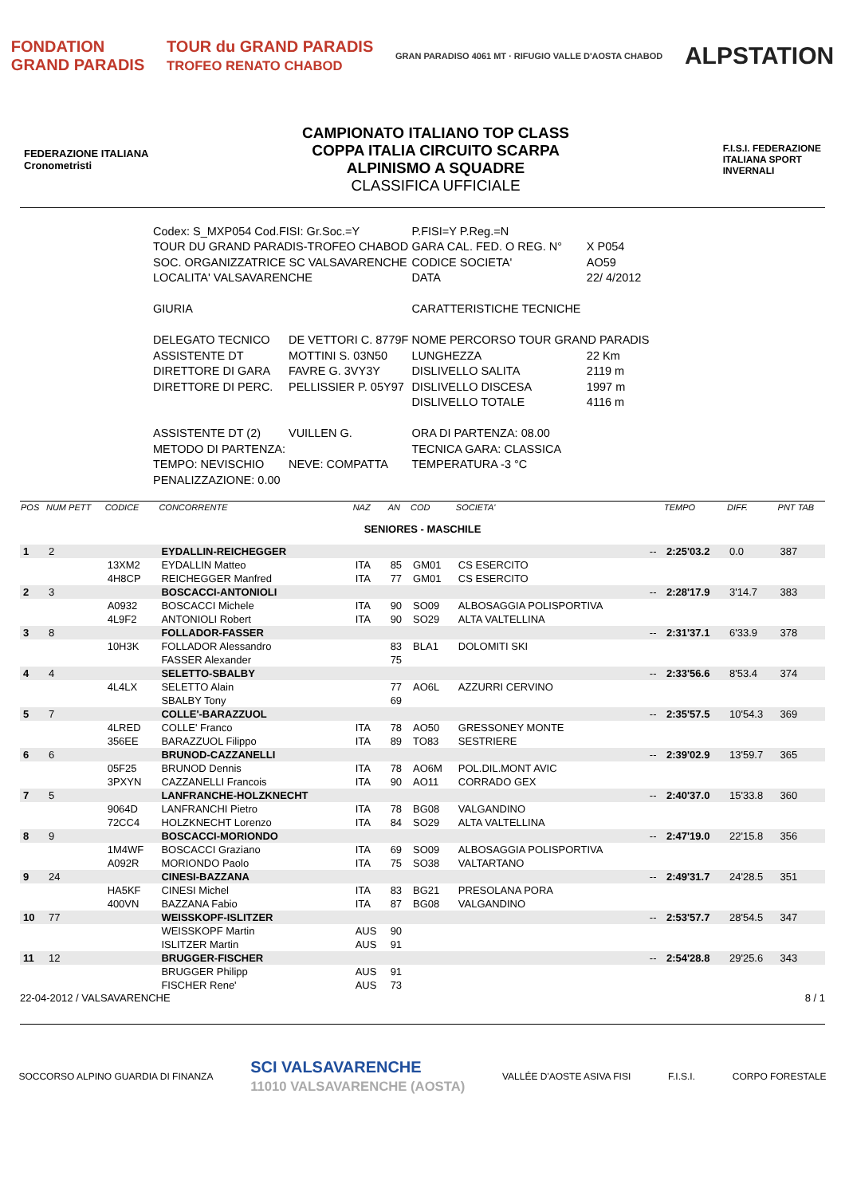FONDATION
GRAND PARADIS
TOUR du GRAND PARADIS
TROFEO RENATO CHABOD
GRAN PARADISO 4061 MT · RIFUGIO VALLE D'AOSTA CHABOD
ALPSTATION
FEDERAZIONE ITALIANA
Cronometristi
CAMPIONATO ITALIANO TOP CLASS
COPPA ITALIA CIRCUITO SCARPA
ALPINISMO A SQUADRE
CLASSIFICA UFFICIALE
F.I.S.I. FEDERAZIONE
ITALIANA SPORT
INVERNALI
| Codex: S_MXP054 Cod.FISI: Gr.Soc.=Y | | P.FISI=Y P.Reg.=N | |
| TOUR DU GRAND PARADIS-TROFEO CHABOD | | GARA CAL. FED. O REG. N° | X P054 |
| SOC. ORGANIZZATRICE SC VALSAVARENCHE | | CODICE SOCIETA' | AO59 |
| LOCALITA' VALSAVARENCHE | | DATA | 22/ 4/2012 |
| GIURIA | | CARATTERISTICHE TECNICHE | |
| DELEGATO TECNICO | DE VETTORI C. 8779F | NOME PERCORSO TOUR GRAND PARADIS | |
| ASSISTENTE DT | MOTTINI S. 03N50 | LUNGHEZZA | 22 Km |
| DIRETTORE DI GARA | FAVRE G. 3VY3Y | DISLIVELLO SALITA | 2119 m |
| DIRETTORE DI PERC. | PELLISSIER P. 05Y97 | DISLIVELLO DISCESA | 1997 m |
| | | DISLIVELLO TOTALE | 4116 m |
| ASSISTENTE DT (2) | VUILLEN G. | ORA DI PARTENZA: 08.00 | |
| METODO DI PARTENZA: | | TECNICA GARA: CLASSICA | |
| TEMPO: NEVISCHIO | NEVE: COMPATTA | TEMPERATURA -3 °C | |
| PENALIZZAZIONE: 0.00 | | | |
| POS | NUM PETT | CODICE | CONCORRENTE | NAZ | AN | COD | SOCIETA' | | TEMPO | DIFF. | PNT TAB |
| --- | --- | --- | --- | --- | --- | --- | --- | --- | --- | --- | --- |
| SENIORES - MASCHILE | | | | | | | | | | | |
| 1 | 2 | | EYDALLIN-REICHEGGER | | | | | -- | 2:25'03.2 | 0.0 | 387 |
| | | 13XM2 | EYDALLIN Matteo | ITA | 85 | GM01 | CS ESERCITO | | | | |
| | | 4H8CP | REICHEGGER Manfred | ITA | 77 | GM01 | CS ESERCITO | | | | |
| 2 | 3 | | BOSCACCI-ANTONIOLI | | | | | -- | 2:28'17.9 | 3'14.7 | 383 |
| | | A0932 | BOSCACCI Michele | ITA | 90 | SO09 | ALBOSAGGIA POLISPORTIVA | | | | |
| | | 4L9F2 | ANTONIOLI Robert | ITA | 90 | SO29 | ALTA VALTELLINA | | | | |
| 3 | 8 | | FOLLADOR-FASSER | | | | | -- | 2:31'37.1 | 6'33.9 | 378 |
| | | 10H3K | FOLLADOR Alessandro | | 83 | BLA1 | DOLOMITI SKI | | | | |
| | | | FASSER Alexander | | 75 | | | | | | |
| 4 | 4 | | SELETTO-SBALBY | | | | | -- | 2:33'56.6 | 8'53.4 | 374 |
| | | 4L4LX | SELETTO Alain | | 77 | AO6L | AZZURRI CERVINO | | | | |
| | | | SBALBY Tony | | 69 | | | | | | |
| 5 | 7 | | COLLE'-BARAZZUOL | | | | | -- | 2:35'57.5 | 10'54.3 | 369 |
| | | 4LRED | COLLE' Franco | ITA | 78 | AO50 | GRESSONEY MONTE | | | | |
| | | 356EE | BARAZZUOL Filippo | ITA | 89 | TO83 | SESTRIERE | | | | |
| 6 | 6 | | BRUNOD-CAZZANELLI | | | | | -- | 2:39'02.9 | 13'59.7 | 365 |
| | | 05F25 | BRUNOD Dennis | ITA | 78 | AO6M | POL.DIL.MONT AVIC | | | | |
| | | 3PXYN | CAZZANELLI Francois | ITA | 90 | AO11 | CORRADO GEX | | | | |
| 7 | 5 | | LANFRANCHE-HOLZKNECHT | | | | | -- | 2:40'37.0 | 15'33.8 | 360 |
| | | 9064D | LANFRANCHI Pietro | ITA | 78 | BG08 | VALGANDINO | | | | |
| | | 72CC4 | HOLZKNECHT Lorenzo | ITA | 84 | SO29 | ALTA VALTELLINA | | | | |
| 8 | 9 | | BOSCACCI-MORIONDO | | | | | -- | 2:47'19.0 | 22'15.8 | 356 |
| | | 1M4WF | BOSCACCI Graziano | ITA | 69 | SO09 | ALBOSAGGIA POLISPORTIVA | | | | |
| | | A092R | MORIONDO Paolo | ITA | 75 | SO38 | VALTARTANO | | | | |
| 9 | 24 | | CINESI-BAZZANA | | | | | -- | 2:49'31.7 | 24'28.5 | 351 |
| | | HA5KF | CINESI Michel | ITA | 83 | BG21 | PRESOLANA PORA | | | | |
| | | 400VN | BAZZANA Fabio | ITA | 87 | BG08 | VALGANDINO | | | | |
| 10 | 77 | | WEISSKOPF-ISLITZER | | | | | -- | 2:53'57.7 | 28'54.5 | 347 |
| | | | WEISSKOPF Martin | AUS | 90 | | | | | | |
| | | | ISLITZER Martin | AUS | 91 | | | | | | |
| 11 | 12 | | BRUGGER-FISCHER | | | | | -- | 2:54'28.8 | 29'25.6 | 343 |
| | | | BRUGGER Philipp | AUS | 91 | | | | | | |
| | | | FISCHER Rene' | AUS | 73 | | | | | | |
22-04-2012 / VALSAVARENCHE 8 / 1
SOCCORSO ALPINO GUARDIA DI FINANZA SCI VALSAVARENCHE
11010 VALSAVARENCHE (AOSTA) VALLÉE D'AOSTE ASIVA FISI F.I.S.I. CORPO FORESTALE